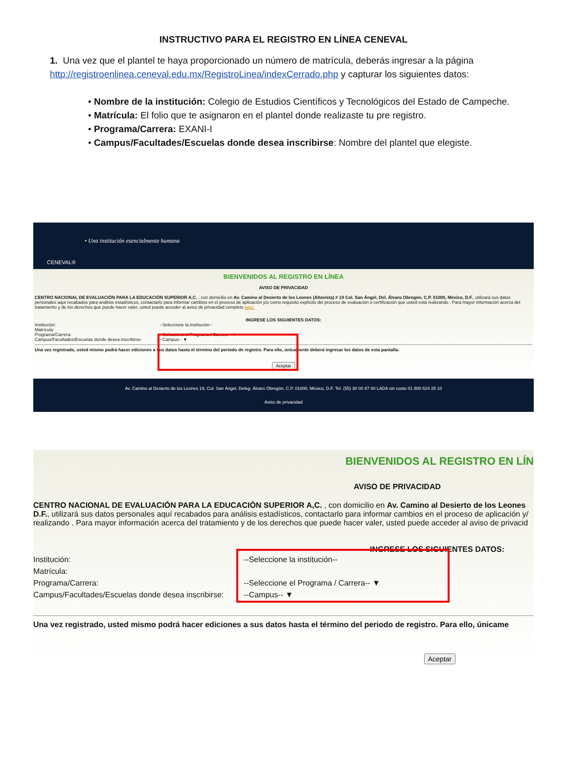INSTRUCTIVO PARA EL REGISTRO EN LÍNEA CENEVAL
1. Una vez que el plantel te haya proporcionado un número de matrícula, deberás ingresar a la página http://registroenlinea.ceneval.edu.mx/RegistroLinea/indexCerrado.php y capturar los siguientes datos:
• Nombre de la institución: Colegio de Estudios Científicos y Tecnológicos del Estado de Campeche.
• Matrícula: El folio que te asignaron en el plantel donde realizaste tu pre registro.
• Programa/Carrera: EXANI-I
• Campus/Facultades/Escuelas donde desea inscribirse: Nombre del plantel que elegiste.
• Una institución esencialmente humana
CENEVAL®
BIENVENIDOS AL REGISTRO EN LÍNEA
AVISO DE PRIVACIDAD
CENTRO NACIONAL DE EVALUACIÓN PARA LA EDUCACIÓN SUPERIOR A,C. , con domicilio en Av. Camino al Desierto de los Leones (Altavista) # 19 Col. San Ángel, Del. Álvaro Obregón, C.P. 01000, México, D.F., utilizará sus datos personales aquí recabados para análisis estadísticos, contactarlo para informar cambios en el proceso de aplicación y/o como requisito explícito del proceso de evaluación o certificación que usted está realizando . Para mayor información acerca del tratamiento y de los derechos que puede hacer valer, usted puede acceder al aviso de privacidad completo aquí.
INGRESE LOS SIGUIENTES DATOS:
Institución: --Seleccione la institución--
Matrícula:
Programa/Carrera: --Seleccione el Programa / Carrera-- ▼
Campus/Facultades/Escuelas donde desea inscribirse:
--Campus-- ▼
Una vez registrado, usted mismo podrá hacer ediciones a sus datos hasta el término del periodo de registro. Para ello, únicamente deberá ingresar los datos de esta pantalla.
Aceptar
Av. Camino al Desierto de los Leones 19, Col. San Ángel, Deleg. Álvaro Obregón, C.P. 01000, México, D.F. Tel. (55) 30 00 87 00 LADA sin costo 01 800 624 25 10
Aviso de privacidad
BIENVENIDOS AL REGISTRO EN LÍN
AVISO DE PRIVACIDAD
CENTRO NACIONAL DE EVALUACIÓN PARA LA EDUCACIÓN SUPERIOR A,C. , con domicilio en Av. Camino al Desierto de los Leones
D.F., utilizará sus datos personales aquí recabados para análisis estadísticos, contactarlo para informar cambios en el proceso de aplicación y/
realizando . Para mayor información acerca del tratamiento y de los derechos que puede hacer valer, usted puede acceder al aviso de privacid
INGRESE LOS SIGUIENTES DATOS:
Institución: --Seleccione la institución--
Matrícula:
Programa/Carrera: --Seleccione el Programa / Carrera-- ▼
Campus/Facultades/Escuelas donde desea inscribirse:
--Campus-- ▼
Una vez registrado, usted mismo podrá hacer ediciones a sus datos hasta el término del periodo de registro. Para ello, únicame
Aceptar